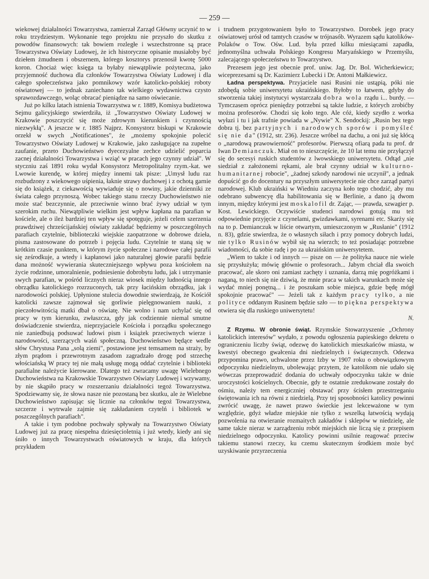— 259 —
wiekowej działalności Towarzystwa, zamierzał Zarząd Główny uczynić to w roku trzydziestym. Wykonanie tego projektu nie przyszło do skutku z powodów finansowych: tak bowiem rozległe i wszechstronne są prace Towarzystwa Oświaty Ludowej, że ich historyczne opisanie musiałoby być dziełem żmudnem i obszernem, którego kosztorys przenosił kwotę 5000 koron. Chociaż więc księga ta byłaby niewątpliwie pożyteczna, jako przyjemność duchowa dla członków Towarzystwa Oświaty Ludowej i dla całego społeczeństwa jako pomnikowy wzór katolicko-polskiej roboty oświatowej — to jednak zaniechano tak wielkiego wydawnictwa czysto sprawozdawczego, woląc obracać pieniądze na samo oświecanie.
Już po kilku latach istnienia Towarzystwa w r. 1889, Komisya budżetowa Sejmu galicyjskiego stwierdziła, iż „Towarzystwo Oświaty Ludowej w Krakowie poszczycić się może zdrowym kierunkiem i czynnością niezwykłą". A jeszcze w r. 1885 Najprz. Konsystorz biskupi w Krakowie orzekł w swych „Notificationes", że „możemy spokojnie polecić Towarzystwo Oświaty Ludowej w Krakowie, jako zasługujące na zupełne zaufanie, przeto Duchowieństwo dyecezyalne zechce udzielić poparcia zacnej działalności Towarzystwa i wziąć w pracach jego czynny udział". W styczniu zaś 1891 roku wydał Konsystorz Metropolitalny rzym.-kat. we Lwowie kurendę, w której między innemi tak pisze: „Umysł ludu raz rozbudzony z wiekowego uśpienia, łaknie strawy duchowej i z ochotą garnie się do książek, z ciekawością wywiaduje się o nowiny, jakie dzienniki ze świata całego przynoszą. Wobec takiego stanu rzeczy Duchowieństwo nie może stać bezczynnie, ale przeciwnie winno brać żywy udział w tym szerokim ruchu. Niewątpliwie wielkim jest wpływ kapłana na parafian w kościele, ale o ileż bardziej ten wpływ się spotęguje, jeżeli celem szerzenia prawdziwej chrześcijańskiej oświaty zakładać będziemy w poszczególnych parafiach czytelnie, biblioteczki wiejskie zaopatrzone w dobrowe dzieła, pisma zastosowane do potrzeb i pojęcia ludu. Czytelnie te staną się w krótkim czasie punktem, w którym życie społeczne i narodowe całej parafii się ześrodkuje, a wtedy i kapłanowi jako naturalnej głowie parafii będzie dana możność wywierania skuteczniejszego wpływu poza kościołem na życie rodzinne, umoralnienie, podniesienie dobrobytu ludu, jak i utrzymanie swych parafian, w pośród licznych nieraz wiosek między ludnością innego obrządku katolickiego rozrzuconych, tak przy łacińskim obrządku, jak i narodowości polskiej. Upłynione stulecia dowodnie stwierdzają, że Kościół katolicki zawsze zajmował się gorliwie pielęgnowaniem nauki, z pieczołowitością matki dbał o oświatę. Nie wolno i nam uchylać się od pracy w tym kierunku, zwłaszcza, gdy jak codziennie niemal smutne doświadczenie stwierdza, nieprzyjaciele Kościoła i porządku społecznego nie zaniedbują podsuwać ludowi pism i książek przeciwnych wierze i narodowości, szerzących waśń społeczną. Duchowieństwo będące wedle słów Chrystusa Pana „solą ziemi", postawione jest temsamem na straży, by złym prądom i przewrotnym zasadom zagradzało drogę pod strzechę włościańską W pracy tej nie małą usługę mogą oddać czytelnie i biblioteki parafialne należycie kierowane. Dlatego też zwracamy uwagę Wielebnego Duchowieństwa na Krakowskie Towarzystwo Oświaty Ludowej i wzywamy, by nie skąpiło pracy w rozszerzaniu działalności tegoż Towarzystwa. Spodziewamy się, że słowa nasze nie pozostaną bez skutku, ale że Wielebne Duchowieństwo zapisując się licznie na członków tegoż Towarzystwa, szczerze i wytrwale zajmie się zakładaniem czytelń i bibliotek w poszczególnych parafiach".
A takie i tym podobne pochwały spływały na Towarzystwo Oświaty Ludowej już za pracę niespełna dziesięcioletnią i już wtedy, kiedy ani się śniło o innych Towarzystwach oświatowych w kraju, dla których przykładem
i trudnem przygotowaniem było to Towarzystwo. Dorobek jego pracy oświatowej urósł od tamtych czasów w trójnasób. Wyrazem sądu katolików-Polaków o Tow. Ośw. Lud. była przed kilku miesiącami zapadła, jednomyślna uchwała Polskiego Kongresu Maryańskiego w Przemyślu, zalecającego społeczeństwu to Towarzystwo.
Prezesem jego jest obecnie prof. uniw. Jag. Dr. Bol. Wicherkiewicz; wiceprezesami są Dr. Kazimierz Lubecki i Dr. Antoni Małkiewicz.
Ładna perspektywa. Przyjaciele nasi Rusini nie ustąpią, póki nie zdobędą sobie uniwersytetu ukraińskiego. Byłoby to łatwem, gdyby do stworzenia takiej instytucyi wystarczała dobra wola rządu i... burdy. — Tymczasem oprócz pieniędzy potrzebni są także ludzie, z których zrobićby można profesorów. Chodzi się koło tego. Ale cóż, kiedy szydło z worka wyłazi i tu i jak trafnie powiada w „Nywie" X. Sendockij: „Rusin bez tego dobra tj. bez partyjnych i narodowych sporów i pomyśleć się nie da" (1912, str. 236). Jeszcze wróbel na dachu, a oni już się kłócą o „narodową prawowierność" profesorów. Pierwszą ofiarą pada tu prof. dr Iwan Demianczuk. Miał on to nieszczęście, że 10 lat temu nie przyłączył się do secesyi ruskich studentów z lwowskiego uniwersytetu. Odtąd „nie siedział z założonemi rękami, ale brał czynny udział w kulturno-humanitarnej robocie", „żadnej szkody narodowi nie uczynił", a jednak dopuścić go do docentury na przyszłym uniwersytecie nie chce zarząd partyi narodowej. Klub ukraiński w Wiedniu zaczyna koło tego chodzić, aby mu odebrano subwencyę dla habilitowania się w Berlinie, a dano ją dwom innym, między którymi jest moskalofil dr. Zając, — prawda, szwagier p. Kost. Lewickiego. Oczywiście studenci narodowi gotują mu też odpowiednie przyjęcie z czynelami, gwizdawkami, syrenami etc. Skarży się na to p. Demianczuk w liście otwartym, umieszczonym w „Rusłanie" (1912 n. 83), gdzie stwierdza, że o własnych siłach i przy pomocy dobrych ludzi, nie tylko Rusinów wybił się na wierzch; to też posiadając potrzebne wiadomości, da sobie radę i po za ukraińskim uniwersytetem.
„Wiem to także i od innych — pisze on — że polityka nauce nie wiele się przysłużyła; mówię głównie o profesorach... Jabym chciał dla swoich pracować, ale skoro oni zamiast zachęty i uznania, darzą mię pogróżkami i naganą, to niech się nie dziwią, że mnie praca w takich warunkach może się wydać mniej ponętną... i że poszukam sobie miejsca, gdzie będę mógł spokojnie pracować" — Jeżeli tak z każdym pracy tylko, a nie polityce oddanym Rusinem będzie szło — to piękna perspektywa otwiera się dla ruskiego uniwersytetu!
N.
Z Rzymu. W obronie świąt. Rzymskie Stowarzyszenie „Ochrony katolickich interesów" wydało, z powodu ogłoszenia papieskiego dekretu o ograniczeniu liczby świąt, odezwę do katolickich mieszkańców miasta, w kwestyi obecnego gwałcenia dni niedzielnych i świątecznych. Odezwa przypomina prawo, uchwalone przez Izby w 1907 roku o obowiązkowym odpoczynku niedzielnym, ubolewając przytem, że katolikom nie udało się wówczas przeprowadzić dodania do uchwały odpoczynku także w dnie uroczystości kościelnych. Obecnie, gdy te ostatnie zredukowane zostały do ośmiu, należy tem energiczniej obstawać przy ścisłem przestrzeganiu świętowania ich na równi z niedzielą. Przy tej sposobności katolicy powinni zwrócić uwagę, że nawet prawo świeckie jest lekceważone w tym względzie, gdyż władze miejskie nie tylko z wszelką łatwością wydają pozwolenia na otwieranie rozmaitych zakładów i sklepów w niedzielę, ale same także nieraz w zarządzeniu robót miejskich nie liczą się z przepisem niedzielnego odpoczynku. Katolicy powinni usilnie reagować przeciw takiemu stanowi rzeczy, ku czemu skutecznym środkiem może być uzyskiwanie przyrzeczenia